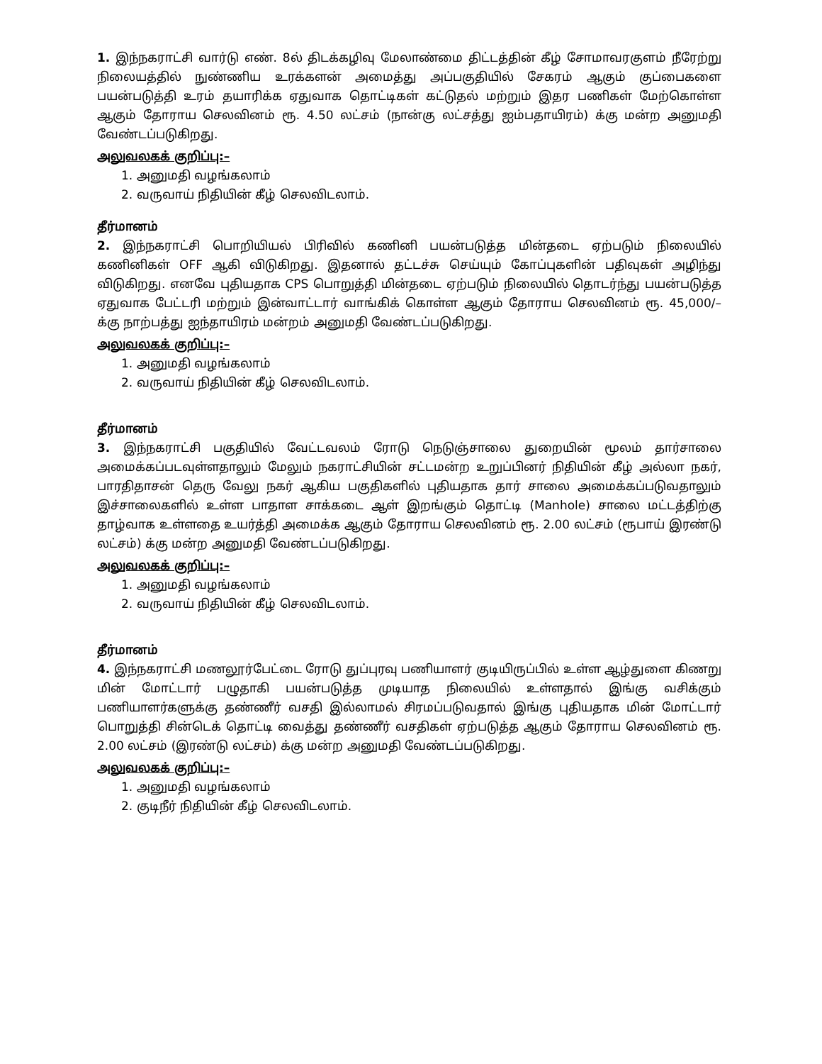1. இந்நகராட்சி வார்டு எண். 8ல் திடக்கழிவு மேலாண்மை திட்டத்தின் கீழ் சோமாவரகுளம் நீரேற்று நிலையத்தில் நுண்ணிய உரக்களன் அமைத்து அப்பகுதியில் சேகரம் ஆகும் குப்பைகளை பயன்படுத்தி உரம் தயாரிக்க ஏதுவாக தொட்டிகள் கட்டுதல் மற்றும் இதர பணிகள் மேற்கொள்ள ஆகும் தோராய செலவினம் ரூ. 4.50 லட்சம் (நான்கு லட்சத்து ஐம்பதாயிரம்) க்கு மன்ற அனுமதி வேண்டப்படுகிறது.
அலுவலகக் குறிப்பு:–
1. அனுமதி வழங்கலாம்
2. வருவாய் நிதியின் கீழ் செலவிடலாம்.
தீர்மானம்
2. இந்நகராட்சி பொறியியல் பிரிவில் கணினி பயன்படுத்த மின்தடை ஏற்படும் நிலையில் கணினிகள் OFF ஆகி விடுகிறது. இதனால் தட்டச்சு செய்யும் கோப்புகளின் பதிவுகள் அழிந்து விடுகிறது. எனவே புதியதாக CPS பொறுத்தி மின்தடை ஏற்படும் நிலையில் தொடர்ந்து பயன்படுத்த ஏதுவாக பேட்டரி மற்றும் இன்வாட்டார் வாங்கிக் கொள்ள ஆகும் தோராய செலவினம் ரூ. 45,000/– க்கு நாற்பத்து ஐந்தாயிரம் மன்றம் அனுமதி வேண்டப்படுகிறது.
அலுவலகக் குறிப்பு:–
1. அனுமதி வழங்கலாம்
2. வருவாய் நிதியின் கீழ் செலவிடலாம்.
தீர்மானம்
3. இந்நகராட்சி பகுதியில் வேட்டவலம் ரோடு நெடுஞ்சாலை துறையின் மூலம் தார்சாலை அமைக்கப்படவுள்ளதாலும் மேலும் நகராட்சியின் சட்டமன்ற உறுப்பினர் நிதியின் கீழ் அல்லா நகர், பாரதிதாசன் தெரு வேலு நகர் ஆகிய பகுதிகளில் புதியதாக தார் சாலை அமைக்கப்படுவதாலும் இச்சாலைகளில் உள்ள பாதாள சாக்கடை ஆள் இறங்கும் தொட்டி (Manhole) சாலை மட்டத்திற்கு தாழ்வாக உள்ளதை உயர்த்தி அமைக்க ஆகும் தோராய செலவினம் ரூ. 2.00 லட்சம் (ரூபாய் இரண்டு லட்சம்) க்கு மன்ற அனுமதி வேண்டப்படுகிறது.
அலுவலகக் குறிப்பு:–
1. அனுமதி வழங்கலாம்
2. வருவாய் நிதியின் கீழ் செலவிடலாம்.
தீர்மானம்
4. இந்நகராட்சி மணலூர்பேட்டை ரோடு துப்புரவு பணியாளர் குடியிருப்பில் உள்ள ஆழ்துளை கிணறு மின் மோட்டார் பழுதாகி பயன்படுத்த முடியாத நிலையில் உள்ளதால் இங்கு வசிக்கும் பணியாளர்களுக்கு தண்ணீர் வசதி இல்லாமல் சிரமப்படுவதால் இங்கு புதியதாக மின் மோட்டார் பொறுத்தி சின்டெக் தொட்டி வைத்து தண்ணீர் வசதிகள் ஏற்படுத்த ஆகும் தோராய செலவினம் ரூ. 2.00 லட்சம் (இரண்டு லட்சம்) க்கு மன்ற அனுமதி வேண்டப்படுகிறது.
அலுவலகக் குறிப்பு:–
1. அனுமதி வழங்கலாம்
2. குடிநீர் நிதியின் கீழ் செலவிடலாம்.